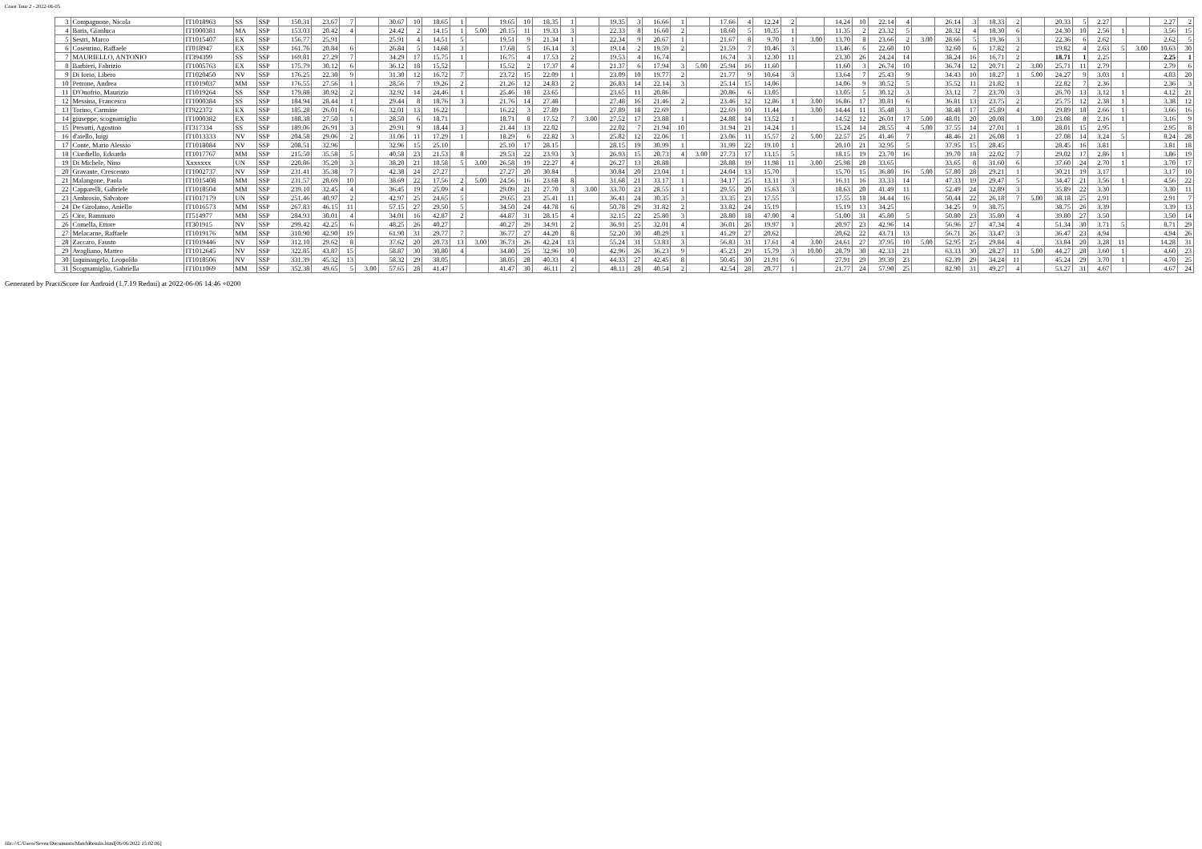Coast Tour 2 - 2022-06-05
| 3 | Compagnone, Nicola | IT1018963 | SS | SSP | 150.31 | 23.67 | 7 | | 30.67 | 10 | 18.65 | 1 | | 19.65 | 10 | 18.35 | 1 | | 19.35 | 3 | 16.66 | 1 | | 17.66 | 4 | 12.24 | 2 | | 14.24 | 10 | 22.14 | 4 | | 26.14 | 3 | 18.33 | 2 | | 20.33 | 5 | 2.27 | | | 2.27 | 2 |
| 4 | Baris, Gianluca | IT1000381 | MA | SSP | 153.03 | 20.42 | 4 | | 24.42 | 2 | 14.15 | 1 | 5.00 | 20.15 | 11 | 19.33 | 3 | | 22.33 | 8 | 16.60 | 2 | | 18.60 | 5 | 10.35 | 1 | | 11.35 | 2 | 23.32 | 5 | | 28.32 | 4 | 18.30 | 6 | | 24.30 | 10 | 2.56 | 1 | | 3.56 | 15 |
| 5 | Sestri, Marco | IT1015407 | EX | SSP | 156.77 | 25.91 | | | 25.91 | 4 | 14.51 | 5 | | 19.51 | 9 | 21.34 | 1 | | 22.34 | 9 | 20.67 | 1 | | 21.67 | 8 | 9.70 | 1 | 3.00 | 13.70 | 8 | 23.66 | 2 | 3.00 | 28.66 | 5 | 19.36 | 3 | | 22.36 | 6 | 2.62 | | | 2.62 | 5 |
| 6 | Cosentino, Raffaele | IT018947 | EX | SSP | 161.76 | 20.84 | 6 | | 26.84 | 5 | 14.68 | 3 | | 17.68 | 5 | 16.14 | 3 | | 19.14 | 2 | 19.59 | 2 | | 21.59 | 7 | 10.46 | 3 | | 13.46 | 6 | 22.60 | 10 | | 32.60 | 6 | 17.82 | 2 | | 19.82 | 4 | 2.63 | 5 | 3.00 | 10.63 | 30 |
| 7 | MAURIELLO, ANTONIO | IT394399 | SS | SSP | 169.81 | 27.29 | 7 | | 34.29 | 17 | 15.75 | 1 | | 16.75 | 4 | 17.53 | 2 | | 19.53 | 4 | 16.74 | | | 16.74 | 3 | 12.30 | 11 | | 23.30 | 26 | 24.24 | 14 | | 38.24 | 16 | 16.71 | 2 | | 18.71 | 1 | 2.25 | | | 2.25 | 1 |
| 8 | Barbieri, Fabrizio | IT1005763 | EX | SSP | 175.79 | 30.12 | 6 | | 36.12 | 18 | 15.52 | | | 15.52 | 2 | 17.37 | 4 | | 21.37 | 6 | 17.94 | 3 | 5.00 | 25.94 | 16 | 11.60 | | | 11.60 | 3 | 26.74 | 10 | | 36.74 | 12 | 20.71 | 2 | 3.00 | 25.71 | 11 | 2.79 | | | 2.79 | 6 |
| 9 | Di Iorio, Libero | IT1020450 | NV | SSP | 176.25 | 22.30 | 9 | | 31.30 | 12 | 16.72 | 7 | | 23.72 | 15 | 22.09 | 1 | | 23.09 | 10 | 19.77 | 2 | | 21.77 | 9 | 10.64 | 3 | | 13.64 | 7 | 25.43 | 9 | | 34.43 | 10 | 18.27 | 1 | 5.00 | 24.27 | 9 | 3.03 | 1 | | 4.03 | 20 |
| 10 | Petrone, Andrea | IT1019037 | MM | SSP | 176.55 | 27.56 | 1 | | 28.56 | 7 | 19.26 | 2 | | 21.26 | 12 | 24.83 | 2 | | 26.83 | 14 | 22.14 | 3 | | 25.14 | 15 | 14.06 | | | 14.06 | 9 | 30.52 | 5 | | 35.52 | 11 | 21.82 | 1 | | 22.82 | 7 | 2.36 | | | 2.36 | 3 |
| 11 | D'Onofrio, Maurizio | IT1019264 | SS | SSP | 179.88 | 30.92 | 2 | | 32.92 | 14 | 24.46 | 1 | | 25.46 | 18 | 23.65 | | | 23.65 | 11 | 20.86 | | | 20.86 | 6 | 13.05 | | | 13.05 | 5 | 30.12 | 3 | | 33.12 | 7 | 23.70 | 3 | | 26.70 | 13 | 3.12 | 1 | | 4.12 | 21 |
| 12 | Messina, Francesco | IT1000384 | SS | SSP | 184.94 | 28.44 | 1 | | 29.44 | 8 | 18.76 | 3 | | 21.76 | 14 | 27.48 | | | 27.48 | 16 | 21.46 | 2 | | 23.46 | 12 | 12.86 | 1 | 3.00 | 16.86 | 17 | 30.81 | 6 | | 36.81 | 13 | 23.75 | 2 | | 25.75 | 12 | 2.38 | 1 | | 3.38 | 12 |
| 13 | Torino, Carmine | IT922372 | EX | SSP | 185.28 | 26.01 | 6 | | 32.01 | 13 | 16.22 | | | 16.22 | 3 | 27.89 | | | 27.89 | 18 | 22.69 | | | 22.69 | 10 | 11.44 | | 3.00 | 14.44 | 11 | 35.48 | 3 | | 38.48 | 17 | 25.89 | 4 | | 29.89 | 18 | 2.66 | 1 | | 3.66 | 16 |
| 14 | giuseppe, scognamiglio | IT1000382 | EX | SSP | 188.38 | 27.50 | 1 | | 28.50 | 6 | 18.71 | | | 18.71 | 8 | 17.52 | 7 | 3.00 | 27.52 | 17 | 23.88 | 1 | | 24.88 | 14 | 13.52 | 1 | | 14.52 | 12 | 26.01 | 17 | 5.00 | 48.01 | 20 | 20.08 | | 3.00 | 23.08 | 8 | 2.16 | 1 | | 3.16 | 9 |
| 15 | Presutti, Agostino | IT317334 | SS | SSP | 189.06 | 26.91 | 3 | | 29.91 | 9 | 18.44 | 3 | | 21.44 | 13 | 22.02 | | | 22.02 | 7 | 21.94 | 10 | | 31.94 | 21 | 14.24 | 1 | | 15.24 | 14 | 28.55 | 4 | 5.00 | 37.55 | 14 | 27.01 | 1 | | 28.01 | 15 | 2.95 | | | 2.95 | 8 |
| 16 | d'aiello, luigi | IT1013333 | NV | SSP | 204.58 | 29.06 | 2 | | 31.06 | 11 | 17.29 | 1 | | 18.29 | 6 | 22.82 | 3 | | 25.82 | 12 | 22.06 | 1 | | 23.06 | 11 | 15.57 | 2 | 5.00 | 22.57 | 25 | 41.46 | 7 | | 48.46 | 21 | 26.08 | 1 | | 27.08 | 14 | 3.24 | 5 | | 8.24 | 28 |
| 17 | Conte, Mario Alessio | IT1018084 | NV | SSP | 208.51 | 32.96 | | | 32.96 | 15 | 25.10 | | | 25.10 | 17 | 28.15 | | | 28.15 | 19 | 30.99 | 1 | | 31.99 | 22 | 19.10 | 1 | | 20.10 | 21 | 32.95 | 5 | | 37.95 | 15 | 28.45 | | | 28.45 | 16 | 3.81 | | | 3.81 | 18 |
| 18 | Ciardiello, Edoardo | IT1017767 | MM | SSP | 215.50 | 35.58 | 5 | | 40.58 | 23 | 21.53 | 8 | | 29.53 | 22 | 23.93 | 3 | | 26.93 | 15 | 20.73 | 4 | 3.00 | 27.73 | 17 | 13.15 | 5 | | 18.15 | 19 | 23.70 | 16 | | 39.70 | 18 | 22.02 | 7 | | 29.02 | 17 | 2.86 | 1 | | 3.86 | 19 |
| 19 | Di Michele, Nino | Xxxxxxx | UN | SSP | 220.86 | 35.20 | 3 | | 38.20 | 21 | 18.58 | 5 | 3.00 | 26.58 | 19 | 22.27 | 4 | | 26.27 | 13 | 28.88 | | | 28.88 | 19 | 11.98 | 11 | 3.00 | 25.98 | 28 | 33.65 | | | 33.65 | 8 | 31.60 | 6 | | 37.60 | 24 | 2.70 | 1 | | 3.70 | 17 |
| 20 | Gravante, Crescenzo | IT1002737 | NV | SSP | 231.41 | 35.38 | 7 | | 42.38 | 24 | 27.27 | | | 27.27 | 20 | 30.84 | | | 30.84 | 20 | 23.04 | 1 | | 24.04 | 13 | 15.70 | | | 15.70 | 15 | 36.80 | 16 | 5.00 | 57.80 | 28 | 29.21 | 1 | | 30.21 | 19 | 3.17 | | | 3.17 | 10 |
| 21 | Malangone, Paola | IT1015408 | MM | SSP | 231.57 | 28.69 | 10 | | 38.69 | 22 | 17.56 | 2 | 5.00 | 24.56 | 16 | 23.68 | 8 | | 31.68 | 21 | 33.17 | 1 | | 34.17 | 25 | 13.11 | 3 | | 16.11 | 16 | 33.33 | 14 | | 47.33 | 19 | 29.47 | 5 | | 34.47 | 21 | 3.56 | 1 | | 4.56 | 22 |
| 22 | Capparelli, Gabriele | IT1018504 | MM | SSP | 239.10 | 32.45 | 4 | | 36.45 | 19 | 25.09 | 4 | | 29.09 | 21 | 27.70 | 3 | 3.00 | 33.70 | 23 | 28.55 | 1 | | 29.55 | 20 | 15.63 | 3 | | 18.63 | 20 | 41.49 | 11 | | 52.49 | 24 | 32.89 | 3 | | 35.89 | 22 | 3.30 | | | 3.30 | 11 |
| 23 | Ambrosio, Salvatore | IT1017179 | UN | SSP | 251.46 | 40.97 | 2 | | 42.97 | 25 | 24.65 | 5 | | 29.65 | 23 | 25.41 | 11 | | 36.41 | 24 | 30.35 | 3 | | 33.35 | 23 | 17.55 | | | 17.55 | 18 | 34.44 | 16 | | 50.44 | 22 | 26.18 | 7 | 5.00 | 38.18 | 25 | 2.91 | | | 2.91 | 7 |
| 24 | De Girolamo, Aniello | IT1016573 | MM | SSP | 267.83 | 46.15 | 11 | | 57.15 | 27 | 29.50 | 5 | | 34.50 | 24 | 44.78 | 6 | | 50.78 | 29 | 31.82 | 2 | | 33.82 | 24 | 15.19 | | | 15.19 | 13 | 34.25 | | | 34.25 | 9 | 38.75 | | | 38.75 | 26 | 3.39 | | | 3.39 | 13 |
| 25 | Ciro, Rammaro | IT514977 | MM | SSP | 284.93 | 30.01 | 4 | | 34.01 | 16 | 42.87 | 2 | | 44.87 | 31 | 28.15 | 4 | | 32.15 | 22 | 25.80 | 3 | | 28.80 | 18 | 47.00 | 4 | | 51.00 | 31 | 45.80 | 5 | | 50.80 | 23 | 35.80 | 4 | | 39.80 | 27 | 3.50 | | | 3.50 | 14 |
| 26 | Comella, Ettore | IT301915 | NV | SSP | 299.42 | 42.25 | 6 | | 48.25 | 26 | 40.27 | | | 40.27 | 29 | 34.91 | 2 | | 36.91 | 25 | 32.01 | 4 | | 36.01 | 26 | 19.97 | 1 | | 20.97 | 23 | 42.96 | 14 | | 56.96 | 27 | 47.34 | 4 | | 51.34 | 30 | 3.71 | 5 | | 8.71 | 29 |
| 27 | Melacarne, Raffaele | IT1019176 | MM | SSP | 310.90 | 42.90 | 19 | | 61.90 | 31 | 29.77 | 7 | | 36.77 | 27 | 44.20 | 8 | | 52.20 | 30 | 40.29 | 1 | | 41.29 | 27 | 20.62 | | | 20.62 | 22 | 43.71 | 13 | | 56.71 | 26 | 33.47 | 3 | | 36.47 | 23 | 4.94 | | | 4.94 | 26 |
| 28 | Zaccaro, Fausto | IT1019446 | NV | SSP | 312.10 | 29.62 | 8 | | 37.62 | 20 | 20.73 | 13 | 3.00 | 36.73 | 26 | 42.24 | 13 | | 55.24 | 31 | 53.83 | 3 | | 56.83 | 31 | 17.61 | 4 | 3.00 | 24.61 | 27 | 37.95 | 10 | 5.00 | 52.95 | 25 | 29.84 | 4 | | 33.84 | 20 | 3.28 | 11 | | 14.28 | 31 |
| 29 | Avagliano, Matteo | IT1012645 | NV | SSP | 322.85 | 43.87 | 15 | | 58.87 | 30 | 30.80 | 4 | | 34.80 | 25 | 32.96 | 10 | | 42.96 | 26 | 36.23 | 9 | | 45.23 | 29 | 15.79 | 3 | 10.00 | 28.79 | 30 | 42.33 | 21 | | 63.33 | 30 | 28.27 | 11 | 5.00 | 44.27 | 28 | 3.60 | 1 | | 4.60 | 23 |
| 30 | Iaquinangelo, Leopoldo | IT1018506 | NV | SSP | 331.39 | 45.32 | 13 | | 58.32 | 29 | 38.05 | | | 38.05 | 28 | 40.33 | 4 | | 44.33 | 27 | 42.45 | 8 | | 50.45 | 30 | 21.91 | 6 | | 27.91 | 29 | 39.39 | 23 | | 62.39 | 29 | 34.24 | 11 | | 45.24 | 29 | 3.70 | 1 | | 4.70 | 25 |
| 31 | Scognamiglio, Gabriella | IT1011069 | MM | SSP | 352.38 | 49.65 | 5 | 3.00 | 57.65 | 28 | 41.47 | | | 41.47 | 30 | 46.11 | 2 | | 48.11 | 28 | 40.54 | 2 | | 42.54 | 28 | 20.77 | 1 | | 21.77 | 24 | 57.90 | 25 | | 82.90 | 31 | 49.27 | 4 | | 53.27 | 31 | 4.67 | | | 4.67 | 24 |
Generated by PractiScore for Android (1.7.19 Redmi) at 2022-06-06 14:46 +0200
file:///C/Users/Seven/Documents/MatchResults.html[06/06/2022 15:02:06]